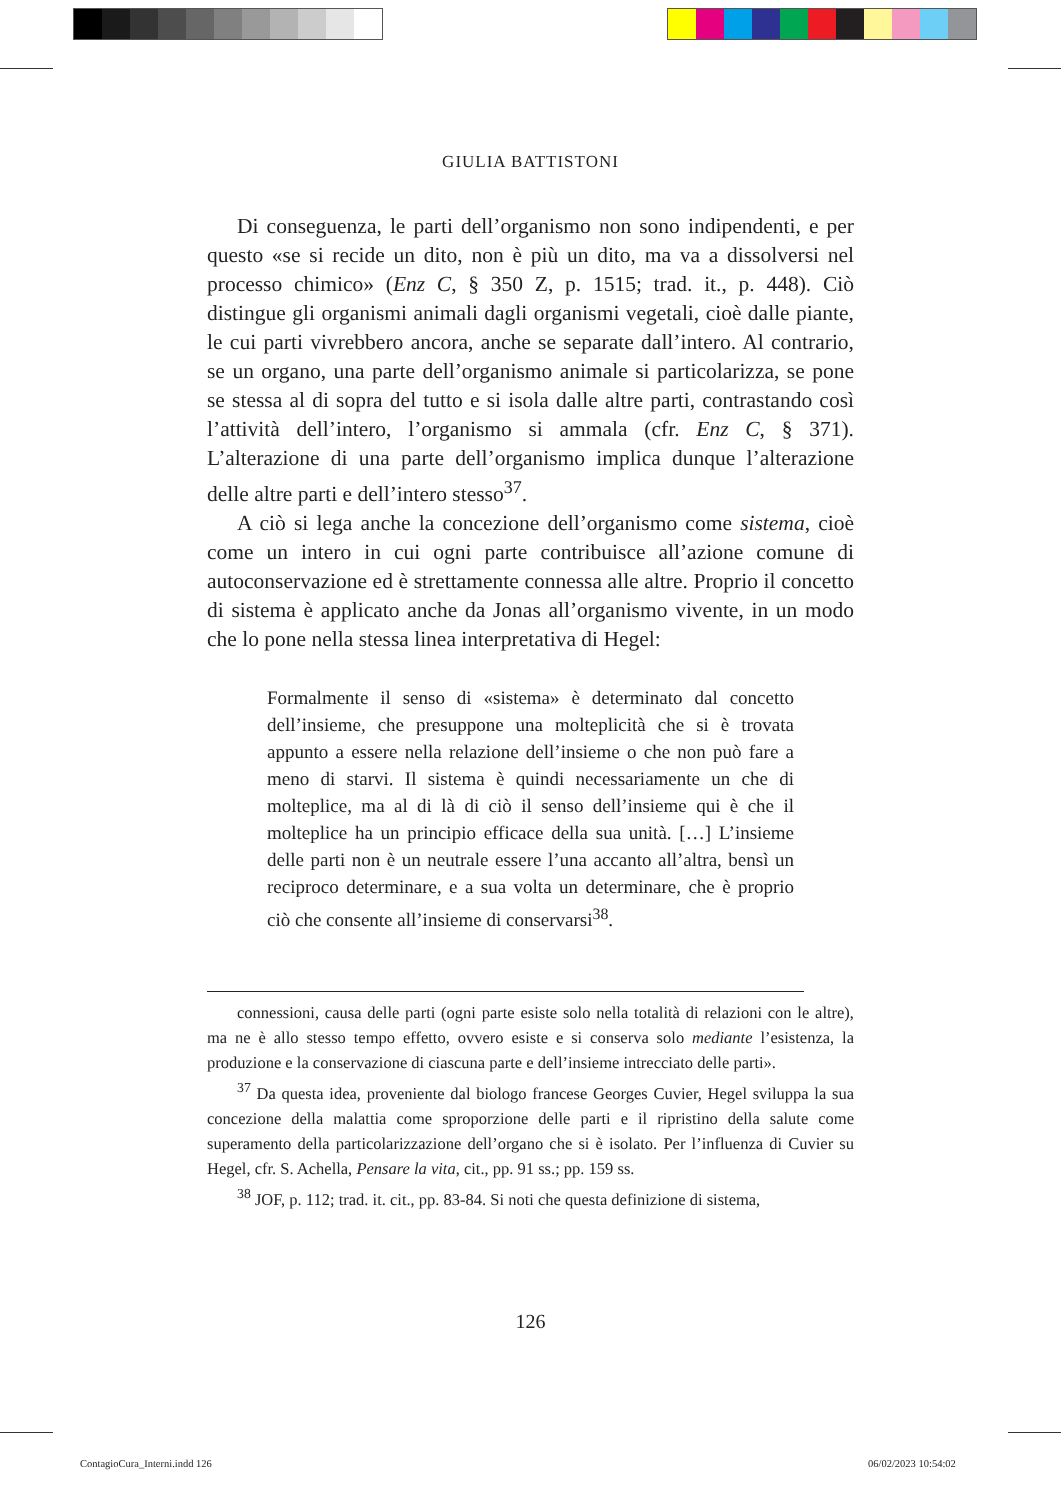GIULIA BATTISTONI
Di conseguenza, le parti dell’organismo non sono indipendenti, e per questo «se si recide un dito, non è più un dito, ma va a dissolversi nel processo chimico» (Enz C, § 350 Z, p. 1515; trad. it., p. 448). Ciò distingue gli organismi animali dagli organismi vegetali, cioè dalle piante, le cui parti vivrebbero ancora, anche se separate dall’intero. Al contrario, se un organo, una parte dell’organismo animale si particolarizza, se pone se stessa al di sopra del tutto e si isola dalle altre parti, contrastando così l’attività dell’intero, l’organismo si ammala (cfr. Enz C, § 371). L’alterazione di una parte dell’organismo implica dunque l’alterazione delle altre parti e dell’intero stesso<sup>37</sup>.
A ciò si lega anche la concezione dell’organismo come sistema, cioè come un intero in cui ogni parte contribuisce all’azione comune di autoconservazione ed è strettamente connessa alle altre. Proprio il concetto di sistema è applicato anche da Jonas all’organismo vivente, in un modo che lo pone nella stessa linea interpretativa di Hegel:
Formalmente il senso di «sistema» è determinato dal concetto dell’insieme, che presuppone una molteplicità che si è trovata appunto a essere nella relazione dell’insieme o che non può fare a meno di starvi. Il sistema è quindi necessariamente un che di molteplice, ma al di là di ciò il senso dell’insieme qui è che il molteplice ha un principio efficace della sua unità. […] L’insieme delle parti non è un neutrale essere l’una accanto all’altra, bensì un reciproco determinare, e a sua volta un determinare, che è proprio ciò che consente all’insieme di conservarsi<sup>38</sup>.
connessioni, causa delle parti (ogni parte esiste solo nella totalità di relazioni con le altre), ma ne è allo stesso tempo effetto, ovvero esiste e si conserva solo mediante l’esistenza, la produzione e la conservazione di ciascuna parte e dell’insieme intrecciato delle parti».
<sup>37</sup> Da questa idea, proveniente dal biologo francese Georges Cuvier, Hegel sviluppa la sua concezione della malattia come sproporzione delle parti e il ripristino della salute come superamento della particolarizzazione dell’organo che si è isolato. Per l’influenza di Cuvier su Hegel, cfr. S. Achella, Pensare la vita, cit., pp. 91 ss.; pp. 159 ss.
<sup>38</sup> JOF, p. 112; trad. it. cit., pp. 83-84. Si noti che questa definizione di sistema,
126
ContagioCura_Interni.indd 126 06/02/2023 10:54:02